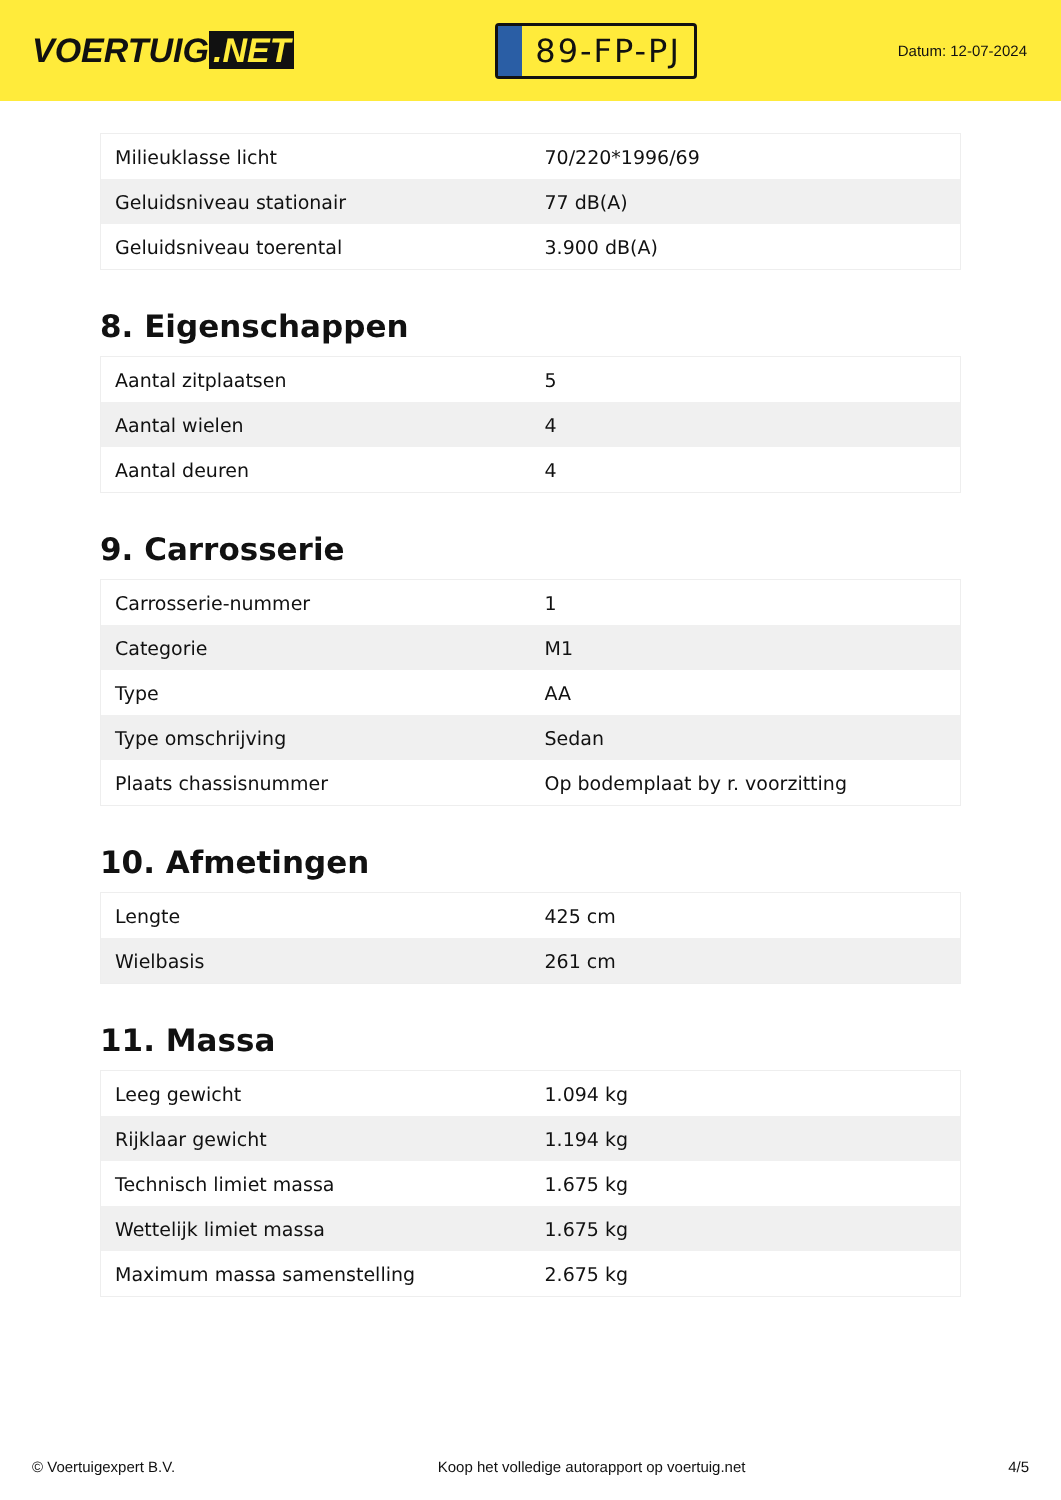VOERTUIG.NET
89-FP-PJ
Datum: 12-07-2024
| Milieuklasse licht | 70/220*1996/69 |
| Geluidsniveau stationair | 77 dB(A) |
| Geluidsniveau toerental | 3.900 dB(A) |
8. Eigenschappen
| Aantal zitplaatsen | 5 |
| Aantal wielen | 4 |
| Aantal deuren | 4 |
9. Carrosserie
| Carrosserie-nummer | 1 |
| Categorie | M1 |
| Type | AA |
| Type omschrijving | Sedan |
| Plaats chassisnummer | Op bodemplaat by r. voorzitting |
10. Afmetingen
| Lengte | 425 cm |
| Wielbasis | 261 cm |
11. Massa
| Leeg gewicht | 1.094 kg |
| Rijklaar gewicht | 1.194 kg |
| Technisch limiet massa | 1.675 kg |
| Wettelijk limiet massa | 1.675 kg |
| Maximum massa samenstelling | 2.675 kg |
© Voertuigexpert B.V. Koop het volledige autorapport op voertuig.net 4/5